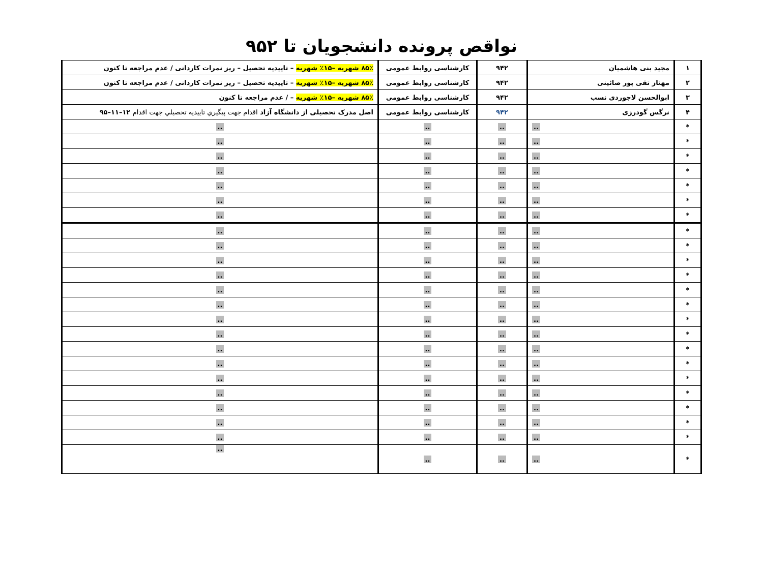نواقص پرونده دانشجویان تا ۹۵۲
| ۱ | مجید بنی هاشمیان | ۹۴۲ | کارشناسی روابط عمومی | ۸۵٪ شهریه –۱۵٪ شهریه – تاییدیه تحصیل – ریز نمرات کاردانی / عدم مراجعه تا کنون |
| ۲ | مهناز تقی پور صائینی | ۹۴۲ | کارشناسی روابط عمومی | ۸۵٪ شهریه –۱۵٪ شهریه – تاییدیه تحصیل – ریز نمرات کاردانی / عدم مراجعه تا کنون |
| ۳ | ابوالحسن لاجوردی نسب | ۹۴۲ | کارشناسی روابط عمومی | ۸۵٪ شهریه –۱۵٪ شهریه – / عدم مراجعه تا کنون |
| ۴ | نرگس گودرزی | ۹۴۲ | کارشناسی روابط عمومی | اصل مدرک تحصیلی از دانشگاه آزاد اقدام جهت پیگیري تاييديه تحصيلي جهت اقدام ۱۲–۱۱–۹۵ |
| * | .. | .. | .. | .. |
| * | .. | .. | .. | .. |
| * | .. | .. | .. | .. |
| * | .. | .. | .. | .. |
| * | .. | .. | .. | .. |
| * | .. | .. | .. | .. |
| * | .. | .. | .. | .. |
| * | .. | .. | .. | .. |
| * | .. | .. | .. | .. |
| * | .. | .. | .. | .. |
| * | .. | .. | .. | .. |
| * | .. | .. | .. | .. |
| * | .. | .. | .. | .. |
| * | .. | .. | .. | .. |
| * | .. | .. | .. | .. |
| * | .. | .. | .. | .. |
| * | .. | .. | .. | .. |
| * | .. | .. | .. | .. |
| * | .. | .. | .. | .. |
| * | .. | .. | .. | .. |
| * | .. | .. | .. | .. |
| * | .. | .. | .. | .. |
| * | .. | .. | .. | .. |